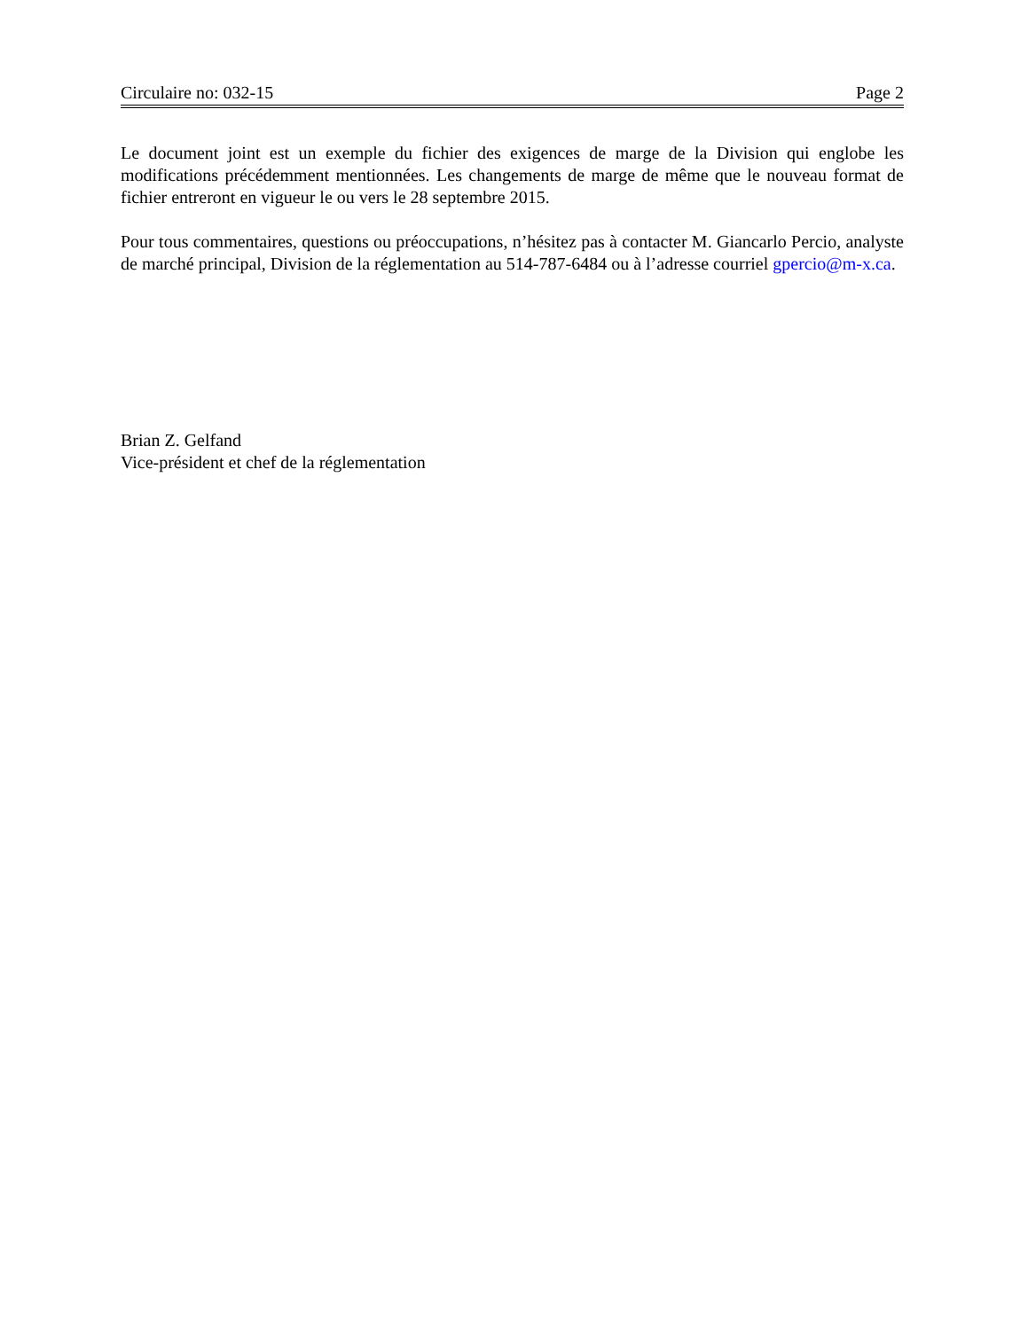Circulaire no: 032-15 Page 2
Le document joint est un exemple du fichier des exigences de marge de la Division qui englobe les modifications précédemment mentionnées. Les changements de marge de même que le nouveau format de fichier entreront en vigueur le ou vers le 28 septembre 2015.
Pour tous commentaires, questions ou préoccupations, n’hésitez pas à contacter M. Giancarlo Percio, analyste de marché principal, Division de la réglementation au 514-787-6484 ou à l’adresse courriel gpercio@m-x.ca.
Brian Z. Gelfand
Vice-président et chef de la réglementation